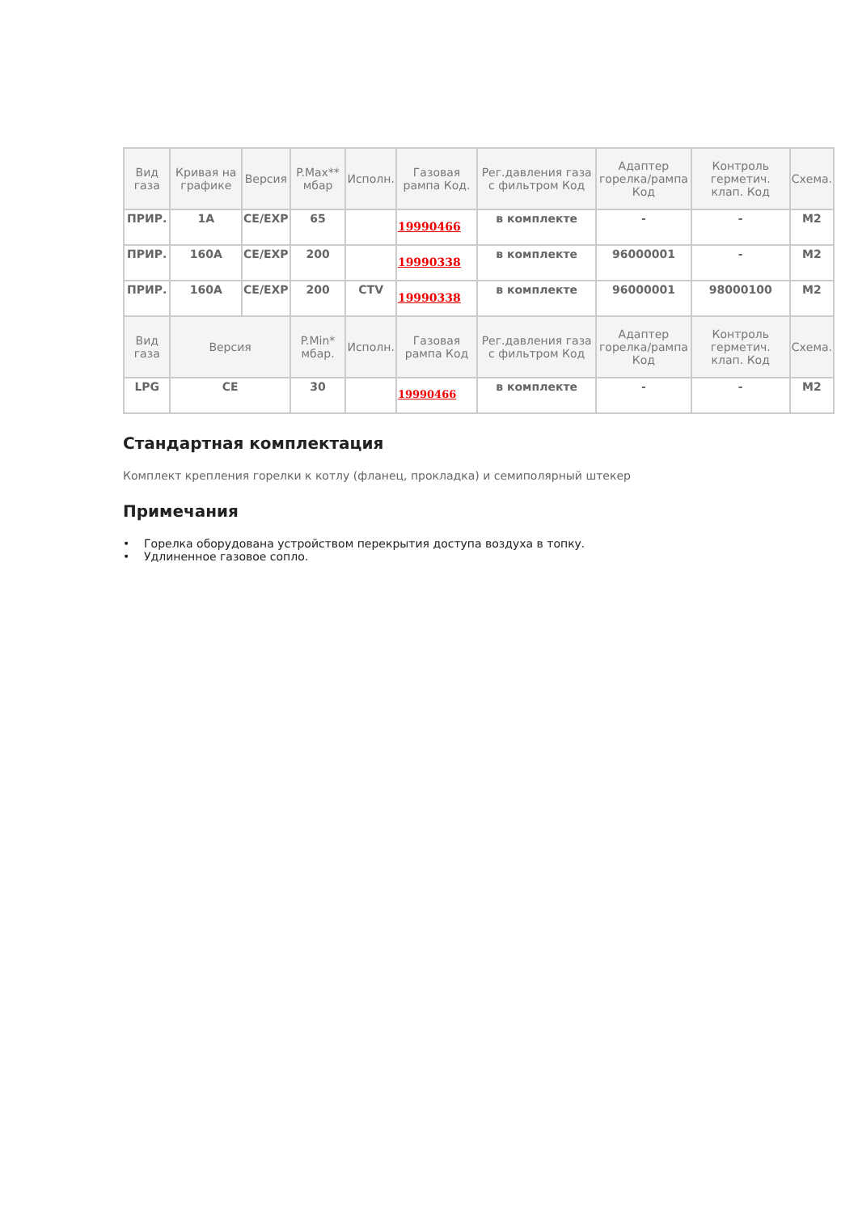| Вид газа | Кривая на графике | Версия | P.Max** мбар | Исполн. | Газовая рампа Код. | Рег.давления газа с фильтром Код | Адаптер горелка/рампа Код | Контроль герметич. клап. Код | Схема. |
| --- | --- | --- | --- | --- | --- | --- | --- | --- | --- |
| ПРИР. | 1A | CE/EXP | 65 | | 19990466 | в комплекте | - | - | M2 |
| ПРИР. | 160A | CE/EXP | 200 | | 19990338 | в комплекте | 96000001 | - | M2 |
| ПРИР. | 160A | CE/EXP | 200 | CTV | 19990338 | в комплекте | 96000001 | 98000100 | M2 |
| Вид газа | Версия | | P.Min* мбар. | Исполн. | Газовая рампа Код | Рег.давления газа с фильтром Код | Адаптер горелка/рампа Код | Контроль герметич. клап. Код | Схема. |
| LPG | CE | | 30 | | 19990466 | в комплекте | - | - | M2 |
Стандартная комплектация
Комплект крепления горелки к котлу (фланец, прокладка) и семиполярный штекер
Примечания
• Горелка оборудована устройством перекрытия доступа воздуха в топку.
• Удлиненное газовое сопло.